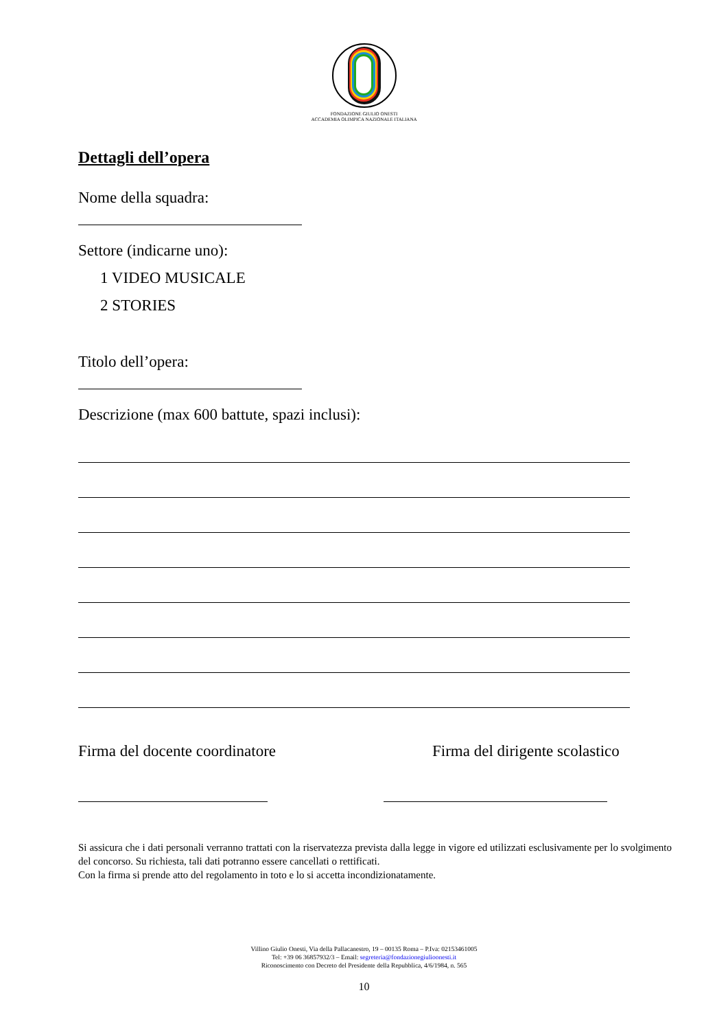FONDAZIONE GIULIO ONESTI
ACCADEMIA OLIMPICA NAZIONALE ITALIANA
Dettagli dell’opera
Nome della squadra:
Settore (indicarne uno):
1 VIDEO MUSICALE
2 STORIES
Titolo dell’opera:
Descrizione (max 600 battute, spazi inclusi):
Firma del docente coordinatore Firma del dirigente scolastico
Si assicura che i dati personali verranno trattati con la riservatezza prevista dalla legge in vigore ed utilizzati esclusivamente per lo svolgimento del concorso. Su richiesta, tali dati potranno essere cancellati o rettificati.
Con la firma si prende atto del regolamento in toto e lo si accetta incondizionatamente.
Villino Giulio Onesti, Via della Pallacanestro, 19 – 00135 Roma – P.Iva: 02153461005
Tel: +39 06 36857932/3 – Email: segreteria@fondazionegiulioonesti.it
Riconoscimento con Decreto del Presidente della Repubblica, 4/6/1984, n. 565
10